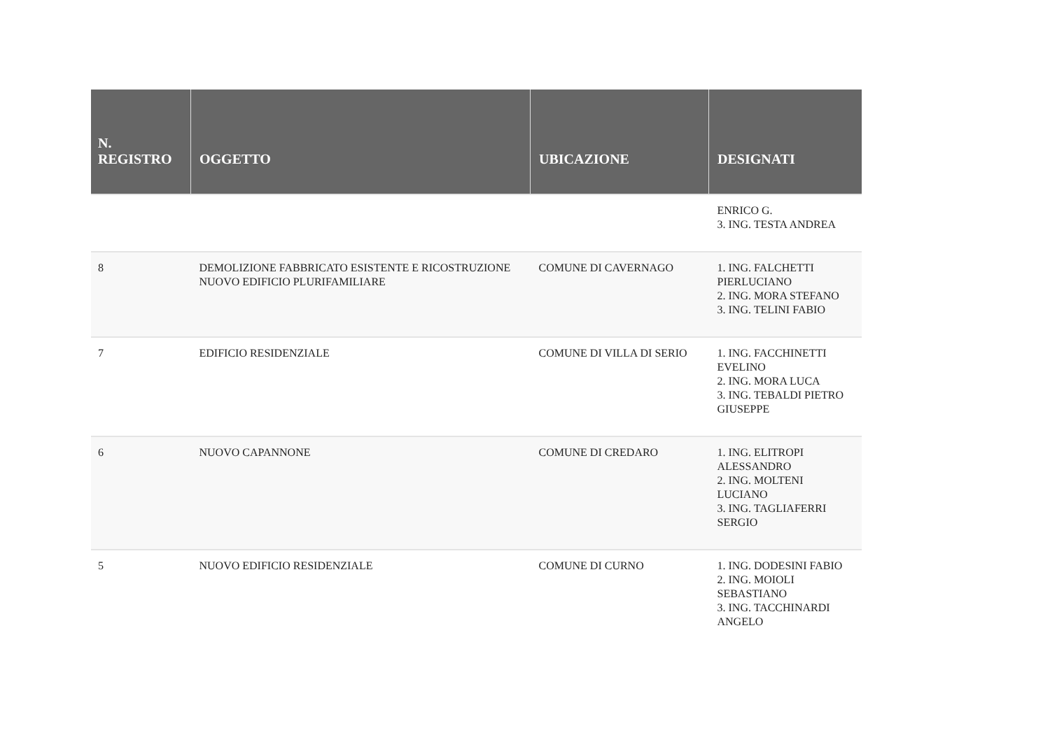| N. REGISTRO | OGGETTO | UBICAZIONE | DESIGNATI |
| --- | --- | --- | --- |
| | | | ENRICO G. 3. ING. TESTA ANDREA |
| 8 | DEMOLIZIONE FABBRICATO ESISTENTE E RICOSTRUZIONE NUOVO EDIFICIO PLURIFAMILIARE | COMUNE DI CAVERNAGO | 1. ING. FALCHETTI PIERLUCIANO 2. ING. MORA STEFANO 3. ING. TELINI FABIO |
| 7 | EDIFICIO RESIDENZIALE | COMUNE DI VILLA DI SERIO | 1. ING. FACCHINETTI EVELINO 2. ING. MORA LUCA 3. ING. TEBALDI PIETRO GIUSEPPE |
| 6 | NUOVO CAPANNONE | COMUNE DI CREDARO | 1. ING. ELITROPI ALESSANDRO 2. ING. MOLTENI LUCIANO 3. ING. TAGLIAFERRI SERGIO |
| 5 | NUOVO EDIFICIO RESIDENZIALE | COMUNE DI CURNO | 1. ING. DODESINI FABIO 2. ING. MOIOLI SEBASTIANO 3. ING. TACCHINARDI ANGELO |